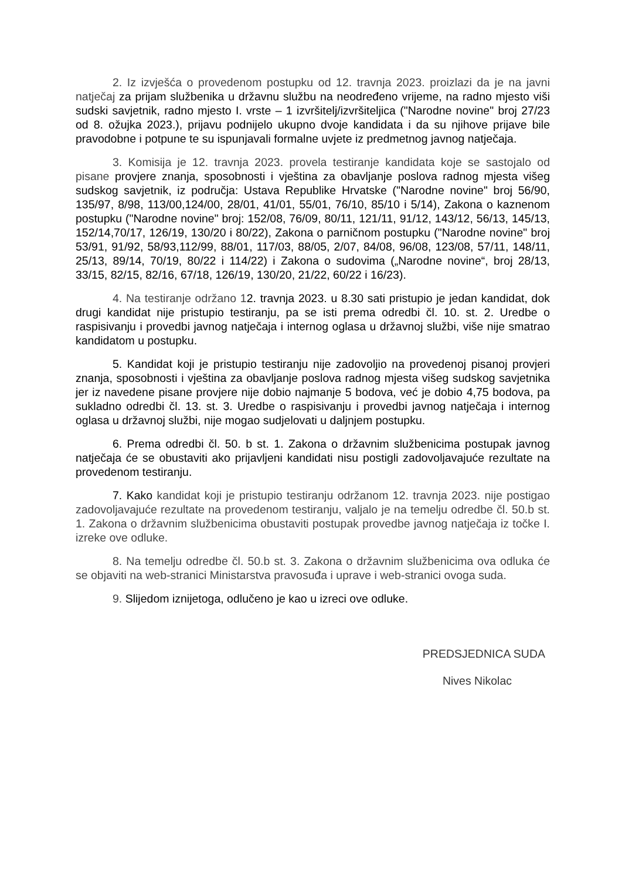2. Iz izvješća o provedenom postupku od 12. travnja 2023. proizlazi da je na javni natječaj za prijam službenika u državnu službu na neodređeno vrijeme, na radno mjesto viši sudski savjetnik, radno mjesto I. vrste – 1 izvršitelj/izvršiteljica ("Narodne novine" broj 27/23 od 8. ožujka 2023.), prijavu podnijelo ukupno dvoje kandidata i da su njihove prijave bile pravodobne i potpune te su ispunjavali formalne uvjete iz predmetnog javnog natječaja.
3. Komisija je 12. travnja 2023. provela testiranje kandidata koje se sastojalo od pisane provjere znanja, sposobnosti i vještina za obavljanje poslova radnog mjesta višeg sudskog savjetnik, iz područja: Ustava Republike Hrvatske ("Narodne novine" broj 56/90, 135/97, 8/98, 113/00,124/00, 28/01, 41/01, 55/01, 76/10, 85/10 i 5/14), Zakona o kaznenom postupku ("Narodne novine" broj: 152/08, 76/09, 80/11, 121/11, 91/12, 143/12, 56/13, 145/13, 152/14,70/17, 126/19, 130/20 i 80/22), Zakona o parničnom postupku ("Narodne novine" broj 53/91, 91/92, 58/93,112/99, 88/01, 117/03, 88/05, 2/07, 84/08, 96/08, 123/08, 57/11, 148/11, 25/13, 89/14, 70/19, 80/22 i 114/22) i Zakona o sudovima („Narodne novine“, broj 28/13, 33/15, 82/15, 82/16, 67/18, 126/19, 130/20, 21/22, 60/22 i 16/23).
4. Na testiranje održano 12. travnja 2023. u 8.30 sati pristupio je jedan kandidat, dok drugi kandidat nije pristupio testiranju, pa se isti prema odredbi čl. 10. st. 2. Uredbe o raspisivanju i provedbi javnog natječaja i internog oglasa u državnoj službi, više nije smatrao kandidatom u postupku.
5. Kandidat koji je pristupio testiranju nije zadovoljio na provedenoj pisanoj provjeri znanja, sposobnosti i vještina za obavljanje poslova radnog mjesta višeg sudskog savjetnika jer iz navedene pisane provjere nije dobio najmanje 5 bodova, već je dobio 4,75 bodova, pa sukladno odredbi čl. 13. st. 3. Uredbe o raspisivanju i provedbi javnog natječaja i internog oglasa u državnoj službi, nije mogao sudjelovati u daljnjem postupku.
6. Prema odredbi čl. 50. b st. 1. Zakona o državnim službenicima postupak javnog natječaja će se obustaviti ako prijavljeni kandidati nisu postigli zadovoljavajuće rezultate na provedenom testiranju.
7. Kako kandidat koji je pristupio testiranju održanom 12. travnja 2023. nije postigao zadovoljavajuće rezultate na provedenom testiranju, valjalo je na temelju odredbe čl. 50.b st. 1. Zakona o državnim službenicima obustaviti postupak provedbe javnog natječaja iz točke I. izreke ove odluke.
8. Na temelju odredbe čl. 50.b st. 3. Zakona o državnim službenicima ova odluka će se objaviti na web-stranici Ministarstva pravosuđa i uprave i web-stranici ovoga suda.
9. Slijedom iznijetoga, odlučeno je kao u izreci ove odluke.
PREDSJEDNICA SUDA
Nives Nikolac